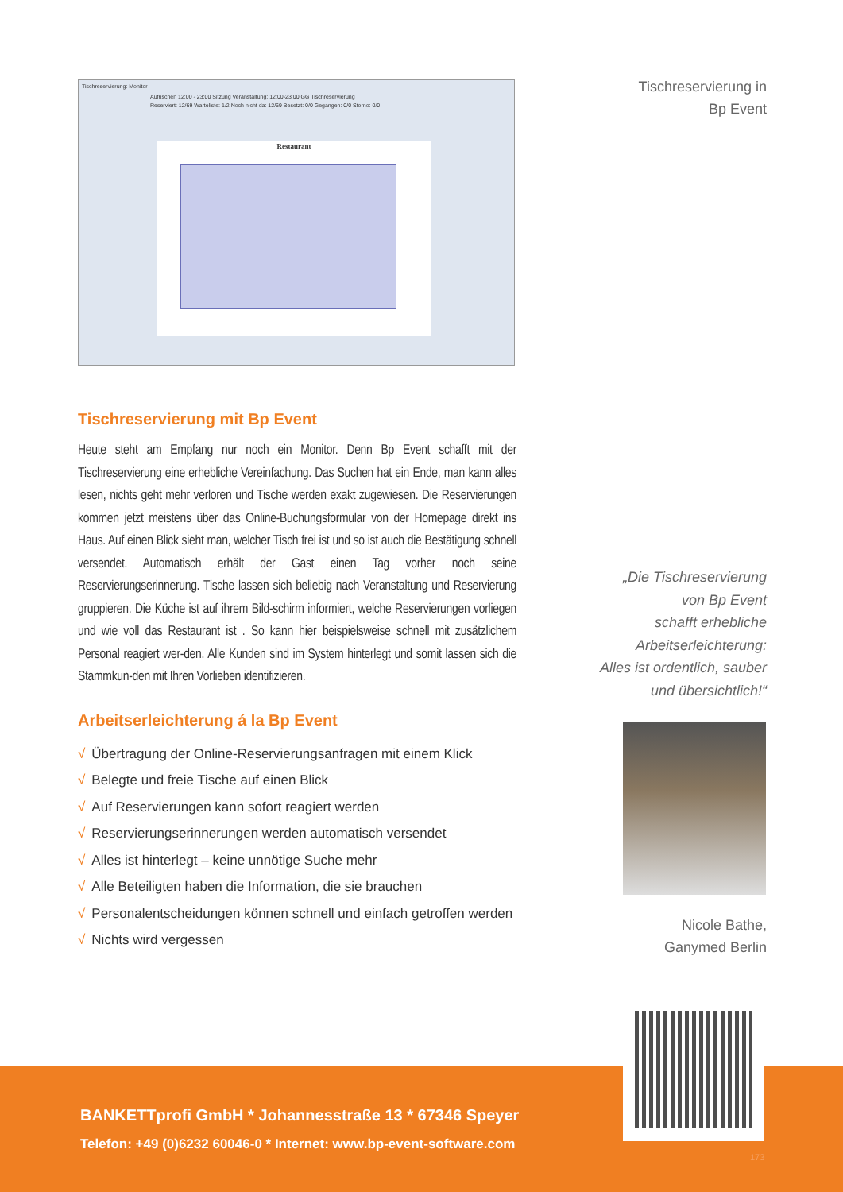Tischreservierung: Monitor
Aufrischen 12:00 - 23:00 Sitzung Veranstaltung: 12:00-23:00 GG Tischreservierung
Reserviert: 12/69 Warteliste: 1/2 Noch nicht da: 12/69 Besetzt: 0/0 Gegangen: 0/0 Storno: 0/0
Restaurant
Tischreservierung mit Bp Event
Heute steht am Empfang nur noch ein Monitor. Denn Bp Event schafft mit der Tischreservierung eine erhebliche Vereinfachung. Das Suchen hat ein Ende, man kann alles lesen, nichts geht mehr verloren und Tische werden exakt zugewiesen. Die Reservierungen kommen jetzt meistens über das Online-Buchungsformular von der Homepage direkt ins Haus. Auf einen Blick sieht man, welcher Tisch frei ist und so ist auch die Bestätigung schnell versendet. Automatisch erhält der Gast einen Tag vorher noch seine Reservierungserinnerung. Tische lassen sich beliebig nach Veranstaltung und Reservierung gruppieren. Die Küche ist auf ihrem Bild-schirm informiert, welche Reservierungen vorliegen und wie voll das Restaurant ist . So kann hier beispielsweise schnell mit zusätzlichem Personal reagiert wer-den. Alle Kunden sind im System hinterlegt und somit lassen sich die Stammkun-den mit Ihren Vorlieben identifizieren.
Arbeitserleichterung á la Bp Event
√ Übertragung der Online-Reservierungsanfragen mit einem Klick
√ Belegte und freie Tische auf einen Blick
√ Auf Reservierungen kann sofort reagiert werden
√ Reservierungserinnerungen werden automatisch versendet
√ Alles ist hinterlegt – keine unnötige Suche mehr
√ Alle Beteiligten haben die Information, die sie brauchen
√ Personalentscheidungen können schnell und einfach getroffen werden
√ Nichts wird vergessen
Tischreservierung in
Bp Event
„Die Tischreservierung
von Bp Event
schafft erhebliche
Arbeitserleichterung:
Alles ist ordentlich, sauber
und übersichtlich!“
Nicole Bathe,
Ganymed Berlin
BANKETTprofi GmbH * Johannesstraße 13 * 67346 Speyer
Telefon: +49 (0)6232 60046-0 * Internet: www.bp-event-software.com
173